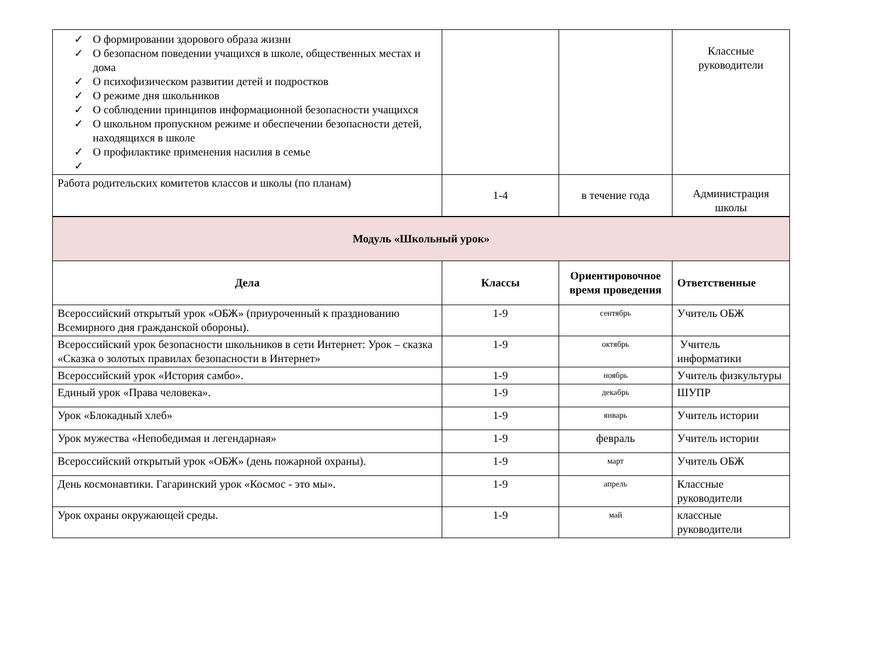| ✓ О формировании здорового образа жизни ✓ О безопасном поведении учащихся в школе, общественных местах и дома ✓ О психофизическом развитии детей и подростков ✓ О режиме дня школьников ✓ О соблюдении принципов информационной безопасности учащихся ✓ О школьном пропускном режиме и обеспечении безопасности детей, находящихся в школе ✓ О профилактике применения насилия в семье ✓ | | | Классные руководители |
| Работа родительских комитетов классов и школы (по планам) | 1-4 | в течение года | Администрация школы |
| Модуль «Школьный урок» | | | |
| Дела | Классы | Ориентировочное время проведения | Ответственные |
| Всероссийский открытый урок «ОБЖ» (приуроченный к празднованию Всемирного дня гражданской обороны). | 1-9 | сентябрь | Учитель ОБЖ |
| Всероссийский урок безопасности школьников в сети Интернет: Урок – сказка «Сказка о золотых правилах безопасности в Интернет» | 1-9 | октябрь | Учитель информатики |
| Всероссийский урок «История самбо». | 1-9 | ноябрь | Учитель физкультуры |
| Единый урок «Права человека». | 1-9 | декабрь | ШУПР |
| Урок «Блокадный хлеб» | 1-9 | январь | Учитель истории |
| Урок мужества «Непобедимая и легендарная» | 1-9 | февраль | Учитель истории |
| Всероссийский открытый урок «ОБЖ» (день пожарной охраны). | 1-9 | март | Учитель ОБЖ |
| День космонавтики. Гагаринский урок «Космос - это мы». | 1-9 | апрель | Классные руководители |
| Урок охраны окружающей среды. | 1-9 | май | классные руководители |